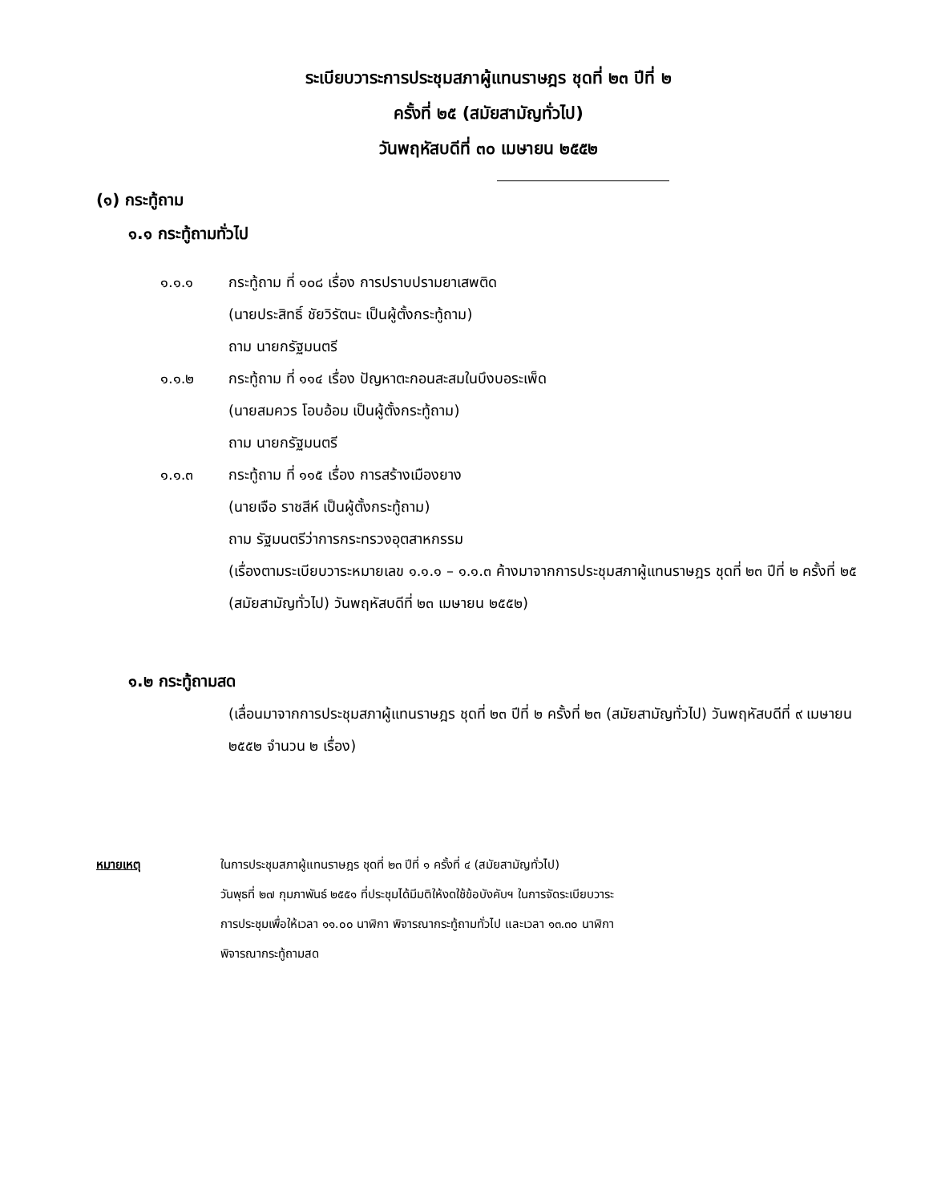ระเบียบวาระการประชุมสภาผู้แทนราษฎร ชุดที่ ๒๓ ปีที่ ๒
ครั้งที่ ๒๕ (สมัยสามัญทั่วไป)
วันพฤหัสบดีที่ ๓๐ เมษายน ๒๕๕๒
(๑) กระทู้ถาม
๑.๑ กระทู้ถามทั่วไป
๑.๑.๑ กระทู้ถาม ที่ ๑๐๘ เรื่อง การปราบปรามยาเสพติด
(นายประสิทธิ์ ชัยวิรัตนะ เป็นผู้ตั้งกระทู้ถาม)
ถาม นายกรัฐมนตรี
๑.๑.๒ กระทู้ถาม ที่ ๑๑๔ เรื่อง ปัญหาตะกอนสะสมในบึงบอระเพ็ด
(นายสมควร โอบอ้อม เป็นผู้ตั้งกระทู้ถาม)
ถาม นายกรัฐมนตรี
๑.๑.๓ กระทู้ถาม ที่ ๑๑๕ เรื่อง การสร้างเมืองยาง
(นายเจือ ราชสีห์ เป็นผู้ตั้งกระทู้ถาม)
ถาม รัฐมนตรีว่าการกระทรวงอุตสาหกรรม
(เรื่องตามระเบียบวาระหมายเลข ๑.๑.๑ – ๑.๑.๓ ค้างมาจากการประชุมสภาผู้แทนราษฎร ชุดที่ ๒๓ ปีที่ ๒ ครั้งที่ ๒๕ (สมัยสามัญทั่วไป) วันพฤหัสบดีที่ ๒๓ เมษายน ๒๕๕๒)
๑.๒ กระทู้ถามสด
(เลื่อนมาจากการประชุมสภาผู้แทนราษฎร ชุดที่ ๒๓ ปีที่ ๒ ครั้งที่ ๒๓ (สมัยสามัญทั่วไป) วันพฤหัสบดีที่ ๙ เมษายน ๒๕๕๒ จำนวน ๒ เรื่อง)
หมายเหตุ ในการประชุมสภาผู้แทนราษฎร ชุดที่ ๒๓ ปีที่ ๑ ครั้งที่ ๔ (สมัยสามัญทั่วไป)
วันพุธที่ ๒๗ กุมภาพันธ์ ๒๕๕๑ ที่ประชุมได้มีมติให้งดใช้ข้อบังคับฯ ในการจัดระเบียบวาระ
การประชุมเพื่อให้เวลา ๑๑.๐๐ นาฬิกา พิจารณากระทู้ถามทั่วไป และเวลา ๑๓.๓๐ นาฬิกา
พิจารณากระทู้ถามสด